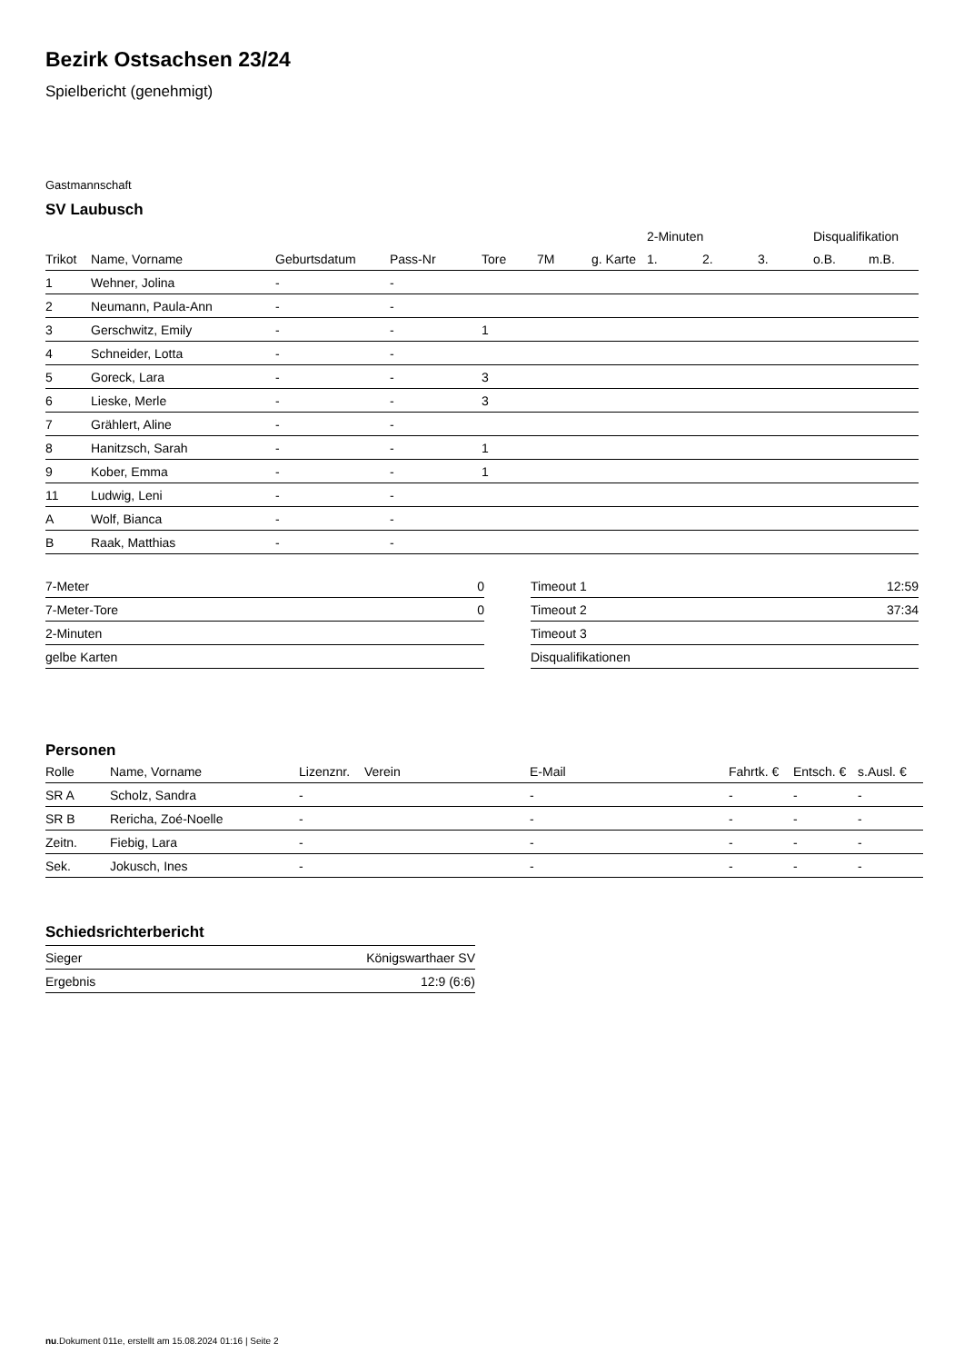Bezirk Ostsachsen 23/24
Spielbericht (genehmigt)
Gastmannschaft
SV Laubusch
| | | | | | | | 2-Minuten | | | Disqualifikation | |
| --- | --- | --- | --- | --- | --- | --- | --- | --- | --- | --- | --- |
| Trikot | Name, Vorname | Geburtsdatum | Pass-Nr | Tore | 7M | g. Karte | 1. | 2. | 3. | o.B. | m.B. |
| 1 | Wehner, Jolina | - | - | | | | | | | | |
| 2 | Neumann, Paula-Ann | - | - | | | | | | | | |
| 3 | Gerschwitz, Emily | - | - | 1 | | | | | | | |
| 4 | Schneider, Lotta | - | - | | | | | | | | |
| 5 | Goreck, Lara | - | - | 3 | | | | | | | |
| 6 | Lieske, Merle | - | - | 3 | | | | | | | |
| 7 | Grählert, Aline | - | - | | | | | | | | |
| 8 | Hanitzsch, Sarah | - | - | 1 | | | | | | | |
| 9 | Kober, Emma | - | - | 1 | | | | | | | |
| 11 | Ludwig, Leni | - | - | | | | | | | | |
| A | Wolf, Bianca | - | - | | | | | | | | |
| B | Raak, Matthias | - | - | | | | | | | | |
| 7-Meter | 0 |
| 7-Meter-Tore | 0 |
| 2-Minuten | |
| gelbe Karten | |
| Timeout 1 | 12:59 |
| Timeout 2 | 37:34 |
| Timeout 3 | |
| Disqualifikationen | |
Personen
| Rolle | Name, Vorname | Lizenznr. | Verein | E-Mail | Fahrtk. € | Entsch. € | s.Ausl. € |
| --- | --- | --- | --- | --- | --- | --- | --- |
| SR A | Scholz, Sandra | - | | - | - | - | - |
| SR B | Rericha, Zoé-Noelle | - | | - | - | - | - |
| Zeitn. | Fiebig, Lara | - | | - | - | - | - |
| Sek. | Jokusch, Ines | - | | - | - | - | - |
Schiedsrichterbericht
| Sieger | Königswarthaer SV |
| Ergebnis | 12:9 (6:6) |
nu.Dokument 011e, erstellt am 15.08.2024 01:16 | Seite 2